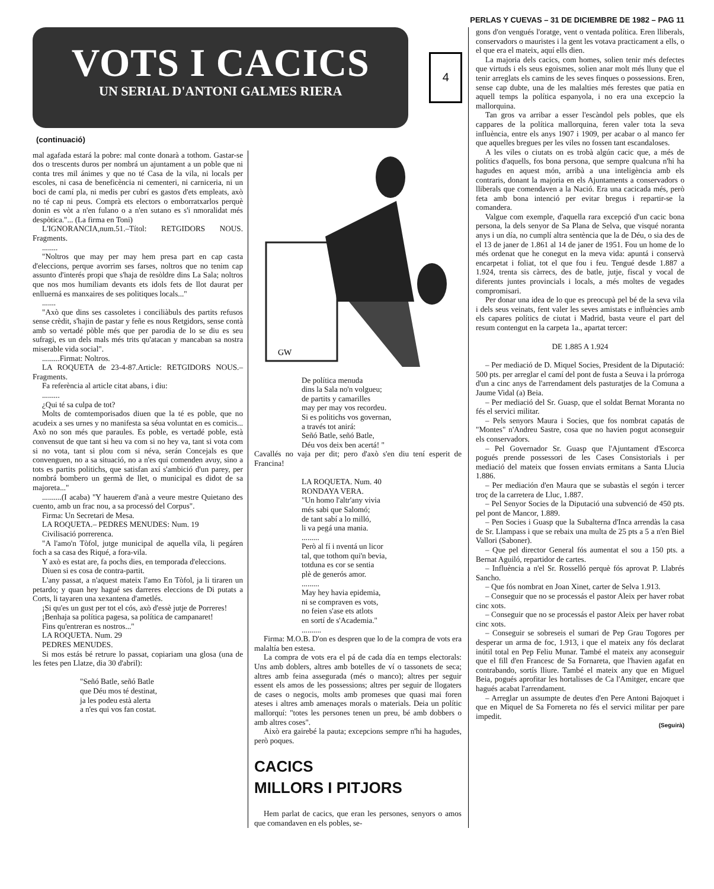PERLAS Y CUEVAS – 31 DE DICIEMBRE DE 1982 – PAG 11
VOTS I CACICS
UN SERIAL D'ANTONI GALMES RIERA
4
(continuació)
mal agafada estará la pobre: mal conte donarà a tothom. Gastar-se dos o trescents duros per nombrá un ajuntament a un poble que ni conta tres mil ánimes y que no té Casa de la vila, ni locals per escoles, ni casa de beneficència ni cementeri, ni carniceria, ni un boci de camí pla, ni medis per cubrí es gastos d'ets empleats, axò no té cap ni peus. Comprà ets electors o emborratxarlos perquè donin es vòt a n'en fulano o a n'en sutano es s'i nmoralidat més despòtica."... (La firma en Toni)
L'IGNORANCIA,num.51.–Títol: RETGIDORS NOUS. Fragments.
........
"Noltros que may per may hem presa part en cap casta d'eleccions, perque avorrim ses farses, noltros que no tenim cap assunto d'interés propi que s'haja de resòldre dins La Sala; noltros que nos mos humiliam devants ets idols fets de llot daurat per enlluerná es manxaires de ses politiques locals..."
.......
"Axò que dins ses cassoletes i conciliàbuls des partits refusos sense crèdit, s'hajin de pastar y feñe es nous Retgidors, sense contà amb so vertadé pòble més que per parodia de lo se diu es seu sufragi, es un dels mals més trits qu'atacan y mancaban sa nostra miserable vida social".
.........Firmat: Noltros.
LA ROQUETA de 23-4-87.Article: RETGIDORS NOUS.– Fragments.
Fa referència al article citat abans, i diu:
.........
¿Qui té sa culpa de tot?
Molts de comtemporisados diuen que la té es poble, que no acudeix a ses urnes y no manifesta sa séua voluntat en es comicis... Axò no son més que paraules. Es poble, es vertadé poble, està convensut de que tant si heu va com si no hey va, tant si vota com si no vota, tant si plou com si néva, serán Concejals es que convenguen, no a sa situació, no a n'es qui comenden avuy, sino a tots es partits politichs, que satisfan axí s'ambició d'un parey, per nombrá bombero un germà de llet, o municipal es didot de sa majoreta..."
..........(I acaba) "Y hauerem d'anà a veure mestre Quietano des cuento, amb un frac nou, a sa processó del Corpus".
Firma: Un Secretari de Mesa.
LA ROQUETA.– PEDRES MENUDES: Num. 19
Civilisació porrerenca.
"A l'amo'n Tòfol, jutge municipal de aquella vila, li pegáren foch a sa casa des Riqué, a fora-vila.
Y axò es estat are, fa pochs dies, en temporada d'eleccions.
Diuen si es cosa de contra-partit.
L'any passat, a n'aquest mateix l'amo En Tòfol, ja li tiraren un petardo; y quan hey hagué ses darreres eleccions de Di putats a Corts, li tayaren una xexantena d'ametlés.
¡Si qu'es un gust per tot el cós, axò d'essè jutje de Porreres!
¡Benhaja sa política pagesa, sa política de campanaret!
Fins qu'entreran es nostros..."
LA ROQUETA. Num. 29
PEDRES MENUDES.
Si mos estás bé retrure lo passat, copiariam una glosa (una de les fetes pen Llatze, dia 30 d'abril):
"Señó Batle, señó Batle
que Déu mos té destinat,
ja les podeu està alerta
a n'es qui vos fan costat.
GW
De política menuda
dins la Sala no'n volgueu;
de partits y camarilles
may per may vos recordeu.
Si es politichs vos governan,
a través tot anirá:
Señó Batle, señó Batle,
Déu vos deix ben acertá! "
Cavallés no vaja per dit; pero d'axò s'en diu tení esperit de Francina!
LA ROQUETA. Num. 40
RONDAYA VERA.
"Un homo l'altr'any vivia
més sabi que Salomó;
de tant sabí a lo milló,
li va pegá una mania.
.........
Però al fí i nventá un licor
tal, que tothom qui'n bevia,
totduna es cor se sentia
plè de generós amor.
.........
May hey havia epidemia,
ni se compraven es vots,
no feien s'ase ets atlots
en sortí de s'Academia."
..........
Firma: M.O.B. D'on es despren que lo de la compra de vots era malaltía ben estesa.
La compra de vots era el pá de cada día en temps electorals: Uns amb doblers, altres amb botelles de ví o tassonets de seca; altres amb feina assegurada (més o manco); altres per seguir essent els amos de les possessions; altres per seguir de llogaters de cases o negocis, molts amb promeses que quasi mai foren ateses i altres amb amenaçes morals o materials. Deia un polític mallorquí: "totes les persones tenen un preu, bé amb dobbers o amb altres coses".
Això era gairebé la pauta; excepcions sempre n'hi ha hagudes, però poques.
CACICS
MILLORS I PITJORS
Hem parlat de cacics, que eran les persones, senyors o amos que comandaven en els pobles, se-
gons d'on vengués l'oratge, vent o ventada política. Eren lliberals, conservadors o mauristes i la gent les votava practicament a ells, o el que era el mateix, aquí ells dien.
La majoria dels cacics, com homes, solien tenir més defectes que virtuds i els seus egoismes, solien anar molt més lluny que el tenir arreglats els camins de les seves finques o possessions. Eren, sense cap dubte, una de les malalties més ferestes que patia en aquell temps la política espanyola, i no era una excepcio la mallorquina.
Tan gros va arribar a esser l'escàndol pels pobles, que els cappares de la política mallorquina, feren valer tota la seva influència, entre els anys 1907 i 1909, per acabar o al manco fer que aquelles bregues per les viles no fossen tant escandaloses.
A les viles o ciutats on es trobà algún cacic que, a més de polítics d'aquells, fos bona persona, que sempre qualcuna n'hi ha hagudes en aquest món, arribà a una inteligència amb els contraris, donant la majoria en els Ajuntaments a conservadors o lliberals que comendaven a la Nació. Era una cacicada més, però feta amb bona intenció per evitar bregus i repartir-se la comandera.
Valgue com exemple, d'aquella rara excepció d'un cacic bona persona, la dels senyor de Sa Plana de Selva, que visqué noranta anys i un día, no cumplí altra sentència que la de Déu, o sia des de el 13 de janer de 1.861 al 14 de janer de 1951. Fou un home de lo més ordenat que he conegut en la meva vida: apuntá i conservà encarpetat i foliat, tot el que fou i feu. Tengué desde 1.887 a 1.924, trenta sis càrrecs, des de batle, jutje, fiscal y vocal de diferents juntes provincials i locals, a més moltes de vegades compromisari.
Per donar una idea de lo que es preocupà pel bé de la seva vila i dels seus veinats, fent valer les seves amistats e influèncìes amb els capares polítics de ciutat i Madrid, basta veure el part del resum contengut en la carpeta 1a., apartat tercer:
DE 1.885 A 1.924
– Per mediació de D. Miquel Socies, President de la Diputació: 500 pts. per arreglar el camí del pont de fusta a Seuva i la prórroga d'un a cinc anys de l'arrendament dels pasturatjes de la Comuna a Jaume Vidal (a) Beia.
– Per mediació del Sr. Guasp, que el soldat Bernat Moranta no fés el servici militar.
– Pels senyors Maura i Socies, que fos nombrat capatás de "Montes" n'Andreu Sastre, cosa que no havien pogut aconseguir els conservadors.
– Pel Governador Sr. Guasp que l'Ajuntament d'Escorca pogués prende possessori de les Cases Consistorials i per mediació del mateix que fossen enviats ermitans a Santa Llucia 1.886.
– Per mediación d'en Maura que se subastàs el segón i tercer troç de la carretera de Lluc, 1.887.
– Pel Senyor Socies de la Diputació una subvenció de 450 pts. pel pont de Mancor, 1.889.
– Pen Socies i Guasp que la Subalterna d'Inca arrendàs la casa de Sr. Llampass i que se rebaix una multa de 25 pts a 5 a n'en Biel Vallori (Saboner).
– Que pel director General fós aumentat el sou a 150 pts. a Bernat Aguiló, repartidor de cartes.
– Influència a n'el Sr. Rosselló perquè fós aprovat P. Llabrés Sancho.
– Que fós nombrat en Joan Xinet, carter de Selva 1.913.
– Conseguir que no se processás el pastor Aleix per haver robat cinc xots.
– Conseguir que no se processás el pastor Aleix per haver robat cinc xots.
– Conseguir se sobreseis el sumari de Pep Grau Togores per desperar un arma de foc, 1.913, i que el mateix any fós declarat inútil total en Pep Feliu Munar. També el mateix any aconseguir que el fill d'en Francesc de Sa Fornareta, que l'havien agafat en contrabando, sortís lliure. També el mateix any que en Miguel Beia, pogués aprofitar les hortalisses de Ca l'Amitger, encare que hagués acabat l'arrendament.
– Arreglar un assumpte de deutes d'en Pere Antoni Bajoquet i que en Miquel de Sa Fornereta no fés el servici militar per pare impedit.
(Seguirà)